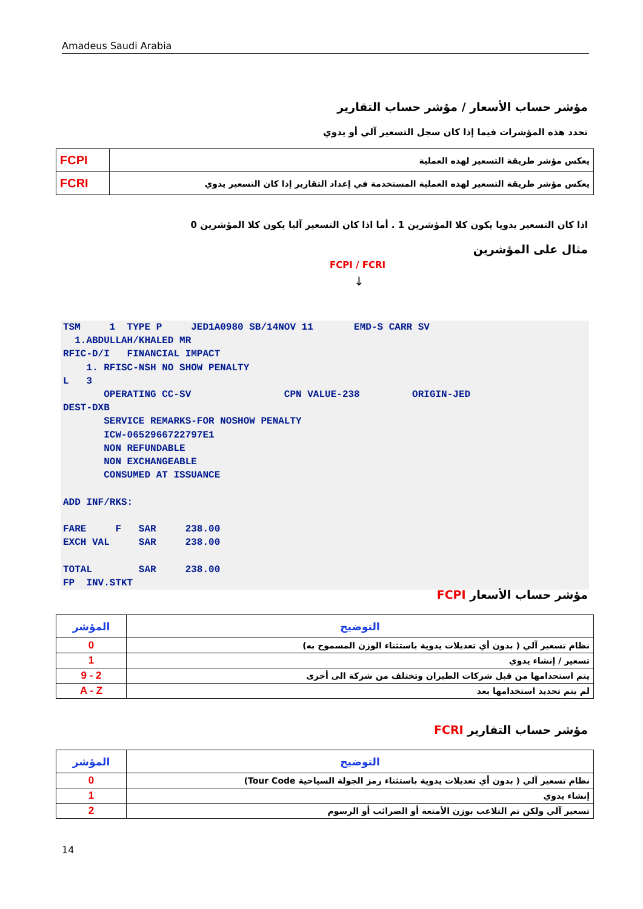Amadeus Saudi Arabia
مؤشر حساب الأسعار / مؤشر حساب التقارير
تحدد هذه المؤشرات فيما إذا كان سجل التسعير آلي أو يدوي
| يعكس مؤشر طريقة التسعير لهذه العملية | FCPI |
| يعكس مؤشر طريقة التسعير لهذه العملية المستخدمة في إعداد التقارير إذا كان التسعير يدوي | FCRI |
اذا كان التسعير يدويا يكون كلا المؤشرين 1 . أما اذا كان التسعير آليا يكون كلا المؤشرين 0
مثال على المؤشرين
FCPI / FCRI
↓
TSM     1  TYPE P     JED1A0980 SB/14NOV 11       EMD-S CARR SV
  1.ABDULLAH/KHALED MR
RFIC-D/I   FINANCIAL IMPACT
    1. RFISC-NSH NO SHOW PENALTY
L   3
       OPERATING CC-SV                CPN VALUE-238         ORIGIN-JED
DEST-DXB
       SERVICE REMARKS-FOR NOSHOW PENALTY
       ICW-0652966722797E1
       NON REFUNDABLE
       NON EXCHANGEABLE
       CONSUMED AT ISSUANCE

ADD INF/RKS:

FARE     F   SAR     238.00
EXCH VAL     SAR     238.00

TOTAL        SAR     238.00
FP  INV.STKT
مؤشر حساب الأسعار FCPI
| التوضيح | المؤشر |
| نظام تسعير آلي ( بدون أي تعديلات يدوية باستثناء الوزن المسموح به) | 0 |
| تسعير / إنشاء يدوي | 1 |
| يتم استحدامها من قبل شركات الطيران وتختلف من شركة الى أخرى | 2 - 9 |
| لم يتم تحديد استخدامها بعد | A - Z |
مؤشر حساب التقارير FCRI
| التوضيح | المؤشر |
| نظام تسعير آلي ( بدون أي تعديلات يدوية باستثناء رمز الجولة السياحية Tour Code) | 0 |
| إنشاء يدوي | 1 |
| تسعير آلي ولكن تم التلاعب بوزن الأمتعة أو الضرائب أو الرسوم | 2 |
14